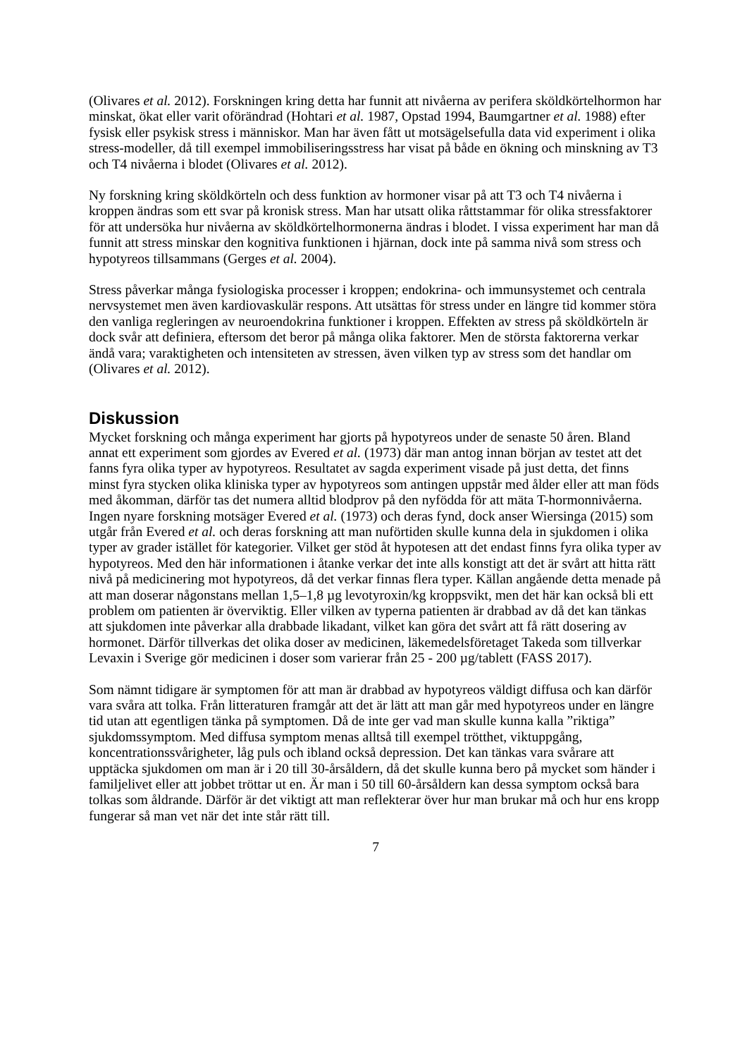(Olivares et al. 2012). Forskningen kring detta har funnit att nivåerna av perifera sköldkörtelhormon har minskat, ökat eller varit oförändrad (Hohtari et al. 1987, Opstad 1994, Baumgartner et al. 1988) efter fysisk eller psykisk stress i människor. Man har även fått ut motsägelsefulla data vid experiment i olika stress-modeller, då till exempel immobiliseringsstress har visat på både en ökning och minskning av T3 och T4 nivåerna i blodet (Olivares et al. 2012).
Ny forskning kring sköldkörteln och dess funktion av hormoner visar på att T3 och T4 nivåerna i kroppen ändras som ett svar på kronisk stress. Man har utsatt olika råttstammar för olika stressfaktorer för att undersöka hur nivåerna av sköldkörtelhormonerna ändras i blodet. I vissa experiment har man då funnit att stress minskar den kognitiva funktionen i hjärnan, dock inte på samma nivå som stress och hypotyreos tillsammans (Gerges et al. 2004).
Stress påverkar många fysiologiska processer i kroppen; endokrina- och immunsystemet och centrala nervsystemet men även kardiovaskulär respons. Att utsättas för stress under en längre tid kommer störa den vanliga regleringen av neuroendokrina funktioner i kroppen. Effekten av stress på sköldkörteln är dock svår att definiera, eftersom det beror på många olika faktorer. Men de största faktorerna verkar ändå vara; varaktigheten och intensiteten av stressen, även vilken typ av stress som det handlar om (Olivares et al. 2012).
Diskussion
Mycket forskning och många experiment har gjorts på hypotyreos under de senaste 50 åren. Bland annat ett experiment som gjordes av Evered et al. (1973) där man antog innan början av testet att det fanns fyra olika typer av hypotyreos. Resultatet av sagda experiment visade på just detta, det finns minst fyra stycken olika kliniska typer av hypotyreos som antingen uppstår med ålder eller att man föds med åkomman, därför tas det numera alltid blodprov på den nyfödda för att mäta T-hormonnivåerna. Ingen nyare forskning motsäger Evered et al. (1973) och deras fynd, dock anser Wiersinga (2015) som utgår från Evered et al. och deras forskning att man nuförtiden skulle kunna dela in sjukdomen i olika typer av grader istället för kategorier. Vilket ger stöd åt hypotesen att det endast finns fyra olika typer av hypotyreos. Med den här informationen i åtanke verkar det inte alls konstigt att det är svårt att hitta rätt nivå på medicinering mot hypotyreos, då det verkar finnas flera typer. Källan angående detta menade på att man doserar någonstans mellan 1,5–1,8 µg levotyroxin/kg kroppsvikt, men det här kan också bli ett problem om patienten är överviktig. Eller vilken av typerna patienten är drabbad av då det kan tänkas att sjukdomen inte påverkar alla drabbade likadant, vilket kan göra det svårt att få rätt dosering av hormonet. Därför tillverkas det olika doser av medicinen, läkemedelsföretaget Takeda som tillverkar Levaxin i Sverige gör medicinen i doser som varierar från 25 - 200 µg/tablett (FASS 2017).
Som nämnt tidigare är symptomen för att man är drabbad av hypotyreos väldigt diffusa och kan därför vara svåra att tolka. Från litteraturen framgår att det är lätt att man går med hypotyreos under en längre tid utan att egentligen tänka på symptomen. Då de inte ger vad man skulle kunna kalla ”riktiga” sjukdomssymptom. Med diffusa symptom menas alltså till exempel trötthet, viktuppgång, koncentrationssvårigheter, låg puls och ibland också depression. Det kan tänkas vara svårare att upptäcka sjukdomen om man är i 20 till 30-årsåldern, då det skulle kunna bero på mycket som händer i familjelivet eller att jobbet tröttar ut en. Är man i 50 till 60-årsåldern kan dessa symptom också bara tolkas som åldrande. Därför är det viktigt att man reflekterar över hur man brukar må och hur ens kropp fungerar så man vet när det inte står rätt till.
7